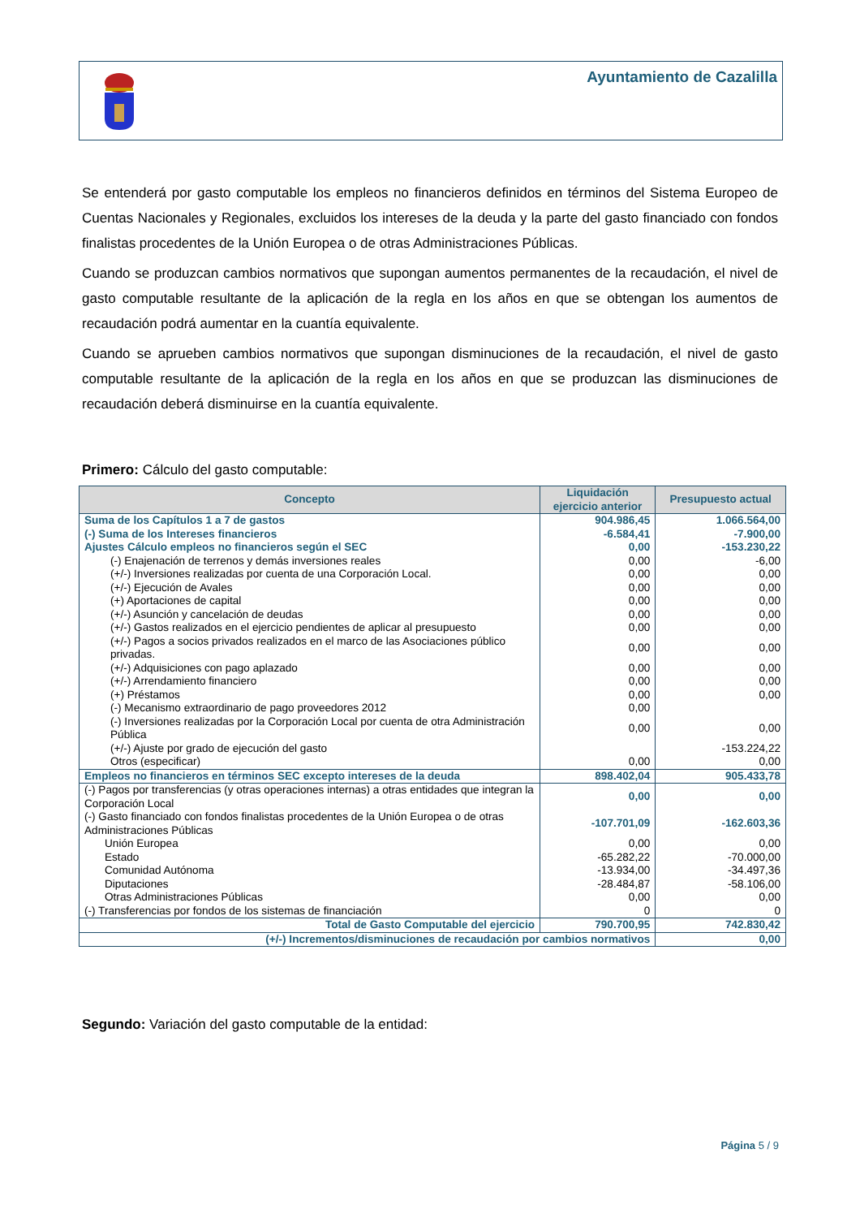Ayuntamiento de Cazalilla
Se entenderá por gasto computable los empleos no financieros definidos en términos del Sistema Europeo de Cuentas Nacionales y Regionales, excluidos los intereses de la deuda y la parte del gasto financiado con fondos finalistas procedentes de la Unión Europea o de otras Administraciones Públicas.
Cuando se produzcan cambios normativos que supongan aumentos permanentes de la recaudación, el nivel de gasto computable resultante de la aplicación de la regla en los años en que se obtengan los aumentos de recaudación podrá aumentar en la cuantía equivalente.
Cuando se aprueben cambios normativos que supongan disminuciones de la recaudación, el nivel de gasto computable resultante de la aplicación de la regla en los años en que se produzcan las disminuciones de recaudación deberá disminuirse en la cuantía equivalente.
Primero: Cálculo del gasto computable:
| Concepto | Liquidación ejercicio anterior | Presupuesto actual |
| --- | --- | --- |
| Suma de los Capítulos 1 a 7 de gastos | 904.986,45 | 1.066.564,00 |
| (-) Suma de los Intereses financieros | -6.584,41 | -7.900,00 |
| Ajustes Cálculo empleos no financieros según el SEC | 0,00 | -153.230,22 |
| (-) Enajenación de terrenos y demás inversiones reales | 0,00 | -6,00 |
| (+/-) Inversiones realizadas por cuenta de una Corporación Local. | 0,00 | 0,00 |
| (+/-) Ejecución de Avales | 0,00 | 0,00 |
| (+) Aportaciones de capital | 0,00 | 0,00 |
| (+/-) Asunción y cancelación de deudas | 0,00 | 0,00 |
| (+/-) Gastos realizados en el ejercicio pendientes de aplicar al presupuesto | 0,00 | 0,00 |
| (+/-) Pagos a socios privados realizados en el marco de las Asociaciones público privadas. | 0,00 | 0,00 |
| (+/-) Adquisiciones con pago aplazado | 0,00 | 0,00 |
| (+/-) Arrendamiento financiero | 0,00 | 0,00 |
| (+) Préstamos | 0,00 | 0,00 |
| (-) Mecanismo extraordinario de pago proveedores 2012 | 0,00 | |
| (-) Inversiones realizadas por la Corporación Local por cuenta de otra Administración Pública | 0,00 | 0,00 |
| (+/-) Ajuste por grado de ejecución del gasto | | -153.224,22 |
| Otros (especificar) | 0,00 | 0,00 |
| Empleos no financieros en términos SEC excepto intereses de la deuda | 898.402,04 | 905.433,78 |
| (-) Pagos por transferencias (y otras operaciones internas) a otras entidades que integran la Corporación Local | 0,00 | 0,00 |
| (-) Gasto financiado con fondos finalistas procedentes de la Unión Europea o de otras Administraciones Públicas | -107.701,09 | -162.603,36 |
| Unión Europea | 0,00 | 0,00 |
| Estado | -65.282,22 | -70.000,00 |
| Comunidad Autónoma | -13.934,00 | -34.497,36 |
| Diputaciones | -28.484,87 | -58.106,00 |
| Otras Administraciones Públicas | 0,00 | 0,00 |
| (-) Transferencias por fondos de los sistemas de financiación | 0 | 0 |
| Total de Gasto Computable del ejercicio | 790.700,95 | 742.830,42 |
| (+/-) Incrementos/disminuciones de recaudación por cambios normativos | | 0,00 |
Segundo: Variación del gasto computable de la entidad:
Página 5 / 9